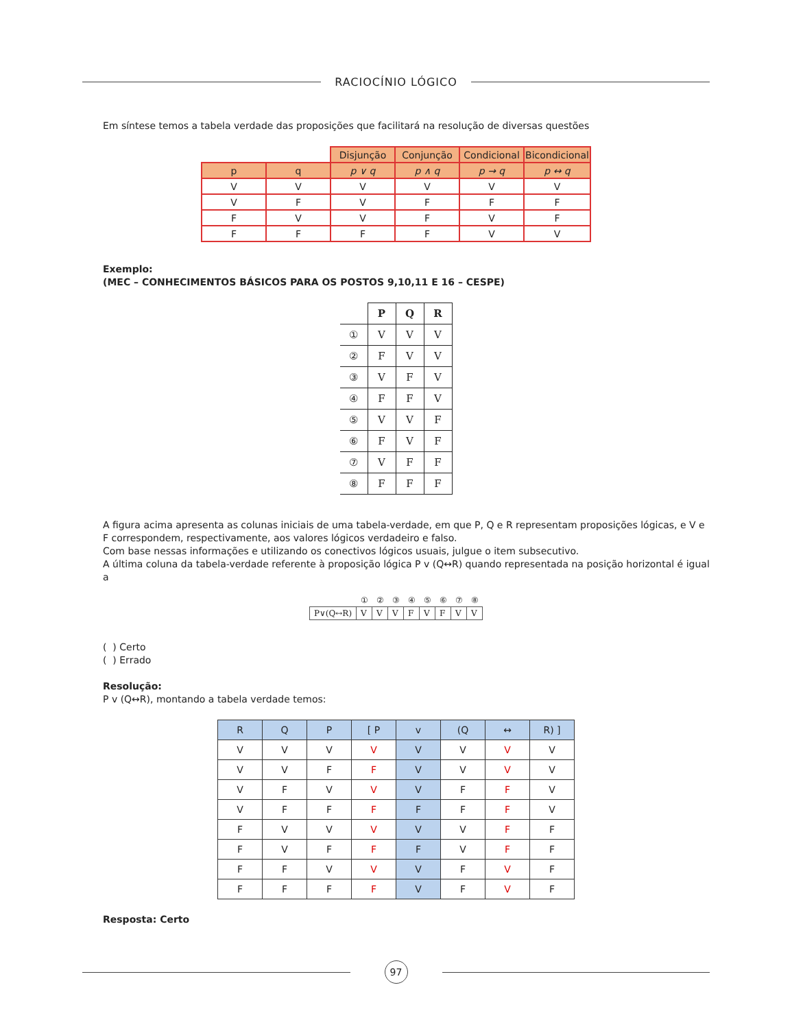RACIOCÍNIO LÓGICO
Em síntese temos a tabela verdade das proposições que facilitará na resolução de diversas questões
| | | Disjunção | Conjunção | Condicional | Bicondicional |
| --- | --- | --- | --- | --- | --- |
| p | q | p ∨ q | p ∧ q | p → q | p ↔ q |
| V | V | V | V | V | V |
| V | F | V | F | F | F |
| F | V | V | F | V | F |
| F | F | F | F | V | V |
Exemplo:
(MEC – CONHECIMENTOS BÁSICOS PARA OS POSTOS 9,10,11 E 16 – CESPE)
| | P | Q | R |
| --- | --- | --- | --- |
| ① | V | V | V |
| ② | F | V | V |
| ③ | V | F | V |
| ④ | F | F | V |
| ⑤ | V | V | F |
| ⑥ | F | V | F |
| ⑦ | V | F | F |
| ⑧ | F | F | F |
A figura acima apresenta as colunas iniciais de uma tabela-verdade, em que P, Q e R representam proposições lógicas, e V e F correspondem, respectivamente, aos valores lógicos verdadeiro e falso.
Com base nessas informações e utilizando os conectivos lógicos usuais, julgue o item subsecutivo.
A última coluna da tabela-verdade referente à proposição lógica P v (Q↔R) quando representada na posição horizontal é igual a
| | ① | ② | ③ | ④ | ⑤ | ⑥ | ⑦ | ⑧ |
| P∨(Q↔R) | V | V | V | F | V | F | V | V |
( ) Certo
( ) Errado
Resolução:
P v (Q↔R), montando a tabela verdade temos:
| R | Q | P | [ P | v | (Q | ↔ | R) ] |
| --- | --- | --- | --- | --- | --- | --- | --- |
| V | V | V | V | V | V | V | V |
| V | V | F | F | V | V | V | V |
| V | F | V | V | V | F | F | V |
| V | F | F | F | F | F | F | V |
| F | V | V | V | V | V | F | F |
| F | V | F | F | F | V | F | F |
| F | F | V | V | V | F | V | F |
| F | F | F | F | V | F | V | F |
Resposta: Certo
97